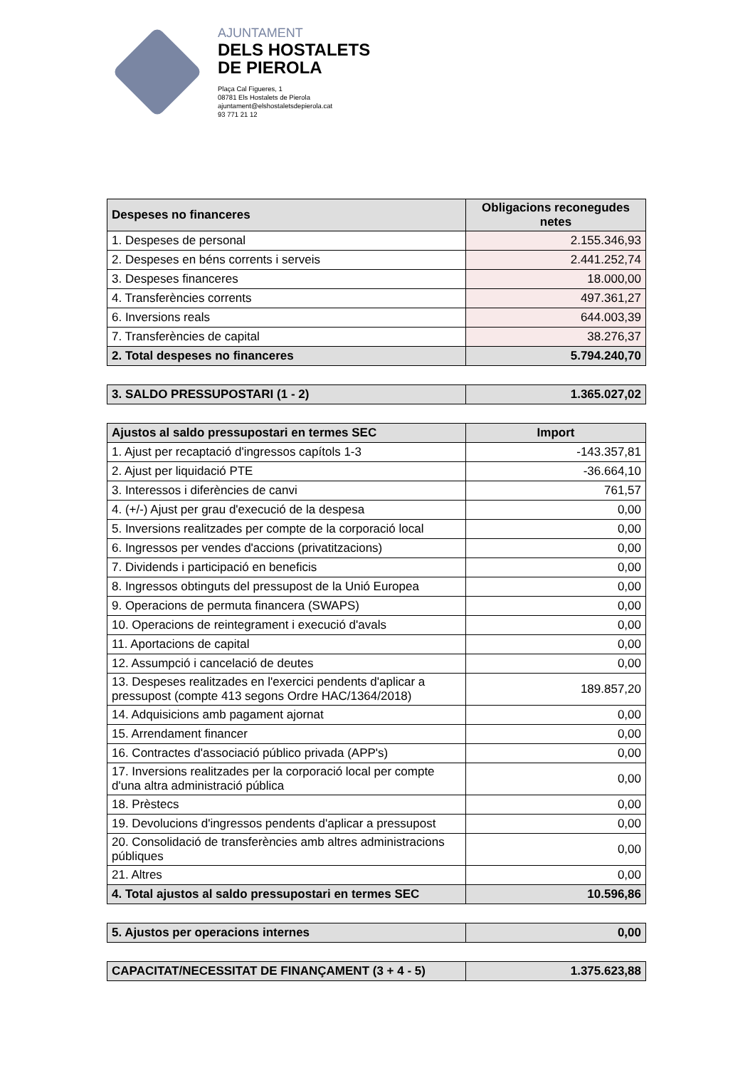AJUNTAMENT
DELS HOSTALETS
DE PIEROLA
Plaça Cal Figueres, 1
08781 Els Hostalets de Pierola
ajuntament@elshostaletsdepierola.cat
93 771 21 12
| Despeses no financeres | Obligacions reconegudes netes |
| --- | --- |
| 1. Despeses de personal | 2.155.346,93 |
| 2. Despeses en béns corrents i serveis | 2.441.252,74 |
| 3. Despeses financeres | 18.000,00 |
| 4. Transferències corrents | 497.361,27 |
| 6. Inversions reals | 644.003,39 |
| 7. Transferències de capital | 38.276,37 |
| 2. Total despeses no financeres | 5.794.240,70 |
| 3. SALDO PRESSUPOSTARI (1 - 2) | 1.365.027,02 |
| Ajustos al saldo pressupostari en termes SEC | Import |
| --- | --- |
| 1. Ajust per recaptació d'ingressos capítols 1-3 | -143.357,81 |
| 2. Ajust per liquidació PTE | -36.664,10 |
| 3. Interessos i diferències de canvi | 761,57 |
| 4. (+/-) Ajust per grau d'execució de la despesa | 0,00 |
| 5. Inversions realitzades per compte de la corporació local | 0,00 |
| 6. Ingressos per vendes d'accions (privatitzacions) | 0,00 |
| 7. Dividends i participació en beneficis | 0,00 |
| 8. Ingressos obtinguts del pressupost de la Unió Europea | 0,00 |
| 9. Operacions de permuta financera (SWAPS) | 0,00 |
| 10. Operacions de reintegrament i execució d'avals | 0,00 |
| 11. Aportacions de capital | 0,00 |
| 12. Assumpció i cancelació de deutes | 0,00 |
| 13. Despeses realitzades en l'exercici pendents d'aplicar a pressupost (compte 413 segons Ordre HAC/1364/2018) | 189.857,20 |
| 14. Adquisicions amb pagament ajornat | 0,00 |
| 15. Arrendament financer | 0,00 |
| 16. Contractes d'associació público privada (APP's) | 0,00 |
| 17. Inversions realitzades per la corporació local per compte d'una altra administració pública | 0,00 |
| 18. Prèstecs | 0,00 |
| 19. Devolucions d'ingressos pendents d'aplicar a pressupost | 0,00 |
| 20. Consolidació de transferències amb altres administracions públiques | 0,00 |
| 21. Altres | 0,00 |
| 4. Total ajustos al saldo pressupostari en termes SEC | 10.596,86 |
| 5. Ajustos per operacions internes | 0,00 |
| CAPACITAT/NECESSITAT DE FINANÇAMENT (3 + 4 - 5) | 1.375.623,88 |